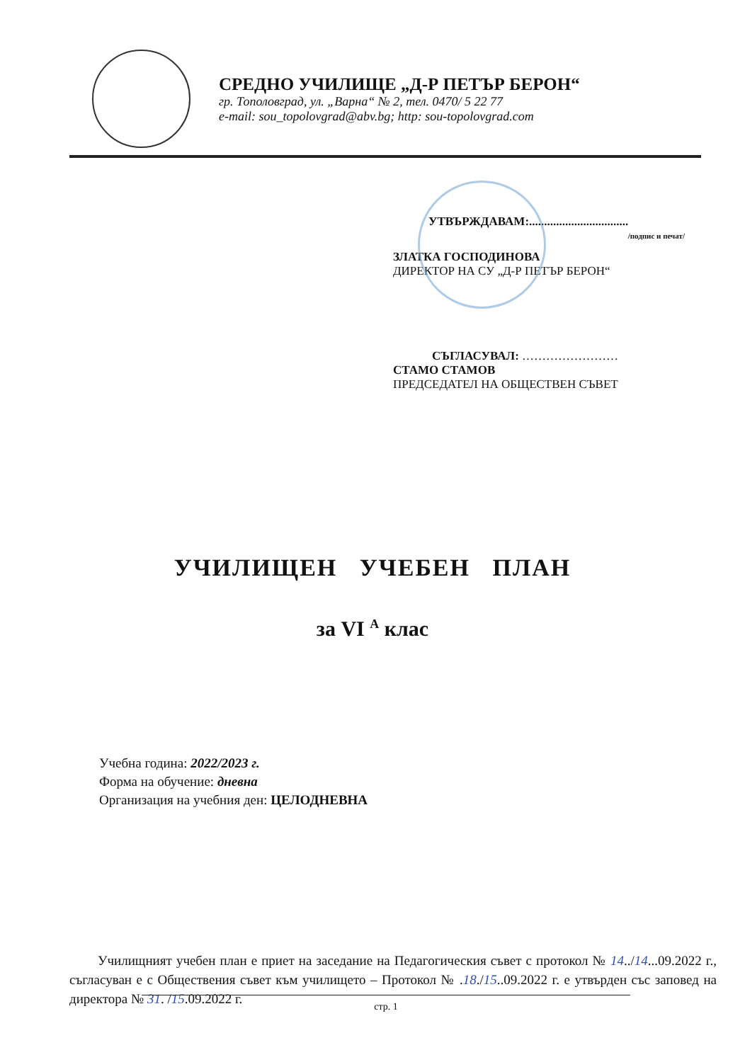СРЕДНО УЧИЛИЩЕ „Д-Р ПЕТЪР БЕРОН“
гр. Тополовград, ул. „Варна“ № 2, тел. 0470/ 5 22 77
e-mail: sou_topolovgrad@abv.bg; http: sou-topolovgrad.com
УТВЪРЖДАВАМ:.................................
/подпис и печат/
ЗЛАТКА ГОСПОДИНОВА
ДИРЕКТОР НА СУ „Д-Р ПЕТЪР БЕРОН“
СЪГЛАСУВАЛ: ……………………
СТАМО СТАМОВ
ПРЕДСЕДАТЕЛ НА ОБЩЕСТВЕН СЪВЕТ
УЧИЛИЩЕН УЧЕБЕН ПЛАН
за VI <sup>А</sup> клас
Учебна година: 2022/2023 г.
Форма на обучение: дневна
Организация на учебния ден: ЦЕЛОДНЕВНА
Училищният учебен план е приет на заседание на Педагогическия съвет с протокол № 14../14...09.2022 г., съгласуван е с Обществения съвет към училището – Протокол № .18./15..09.2022 г. е утвърден със заповед на директора № 31. /15.09.2022 г.
стр. 1